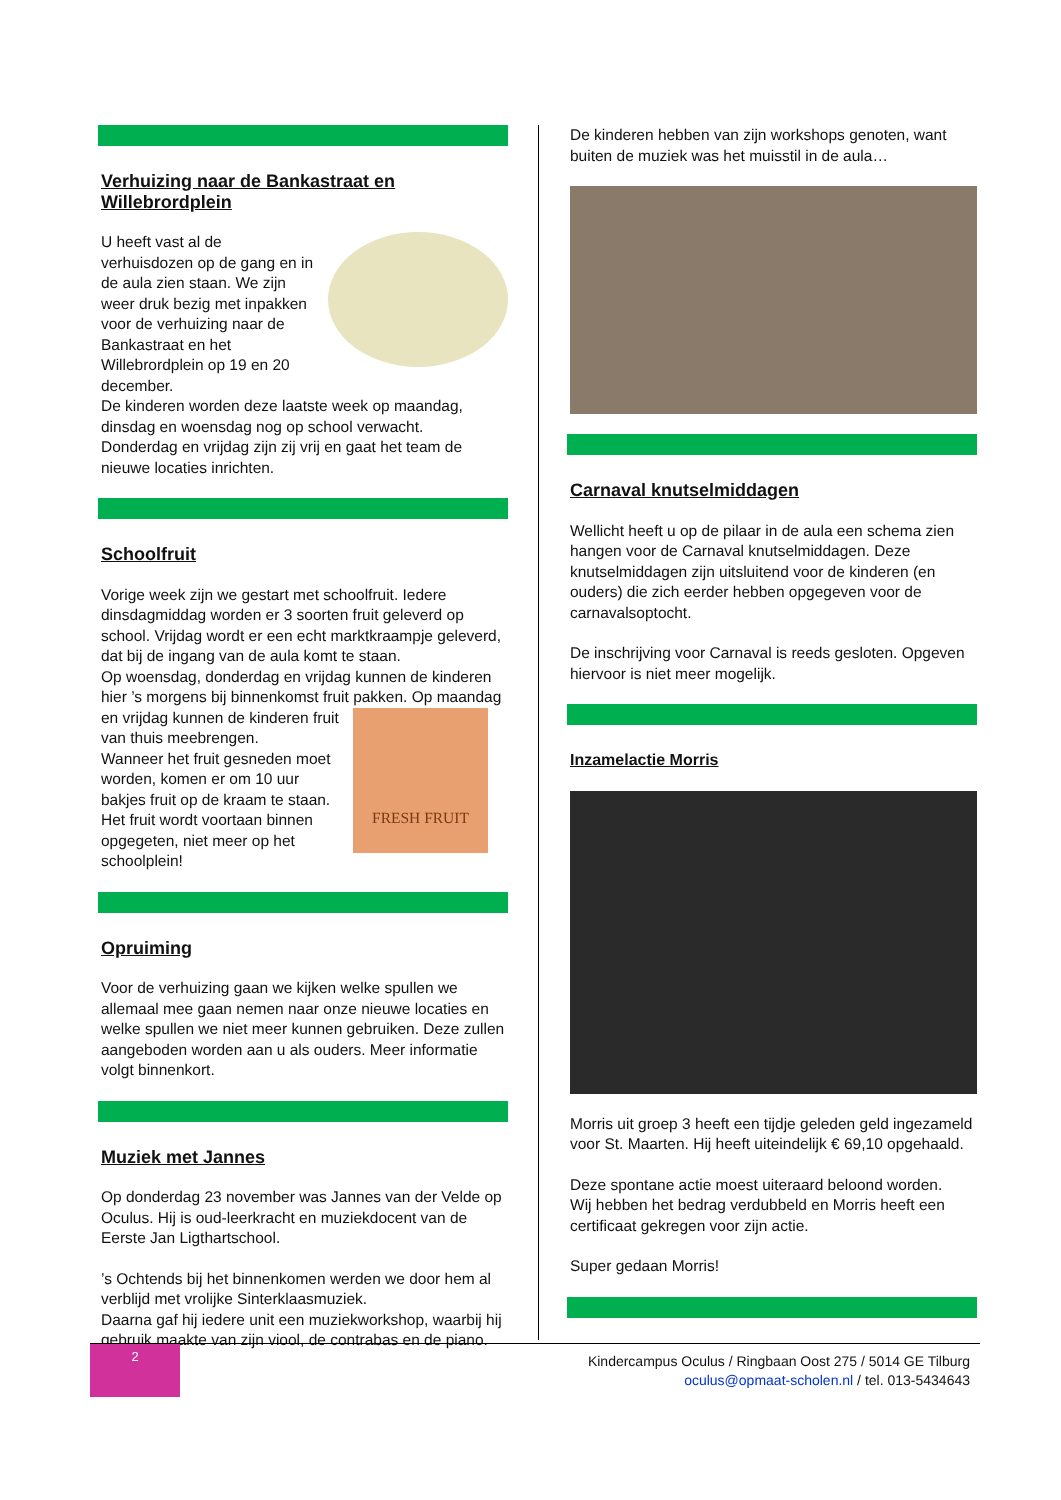Verhuizing naar de Bankastraat en Willebrordplein
U heeft vast al de verhuisdozen op de gang en in de aula zien staan. We zijn weer druk bezig met inpakken voor de verhuizing naar de Bankastraat en het Willebrordplein op 19 en 20 december.
De kinderen worden deze laatste week op maandag, dinsdag en woensdag nog op school verwacht.
Donderdag en vrijdag zijn zij vrij en gaat het team de nieuwe locaties inrichten.
Schoolfruit
Vorige week zijn we gestart met schoolfruit. Iedere dinsdagmiddag worden er 3 soorten fruit geleverd op school. Vrijdag wordt er een echt marktkraampje geleverd, dat bij de ingang van de aula komt te staan.
Op woensdag, donderdag en vrijdag kunnen de kinderen hier ’s morgens bij binnenkomst fruit pakken. Op maandag en FRESH FRUIT vrijdag kunnen de kinderen fruit van thuis meebrengen.
Wanneer het fruit gesneden moet worden, komen er om 10 uur bakjes fruit op de kraam te staan.
Het fruit wordt voortaan binnen opgegeten, niet meer op het schoolplein!
Opruiming
Voor de verhuizing gaan we kijken welke spullen we allemaal mee gaan nemen naar onze nieuwe locaties en welke spullen we niet meer kunnen gebruiken. Deze zullen aangeboden worden aan u als ouders. Meer informatie volgt binnenkort.
Muziek met Jannes
Op donderdag 23 november was Jannes van der Velde op Oculus. Hij is oud-leerkracht en muziekdocent van de Eerste Jan Ligthartschool.
’s Ochtends bij het binnenkomen werden we door hem al verblijd met vrolijke Sinterklaasmuziek.
Daarna gaf hij iedere unit een muziekworkshop, waarbij hij gebruik maakte van zijn viool, de contrabas en de piano.
De kinderen hebben van zijn workshops genoten, want buiten de muziek was het muisstil in de aula…
Carnaval knutselmiddagen
Wellicht heeft u op de pilaar in de aula een schema zien hangen voor de Carnaval knutselmiddagen. Deze knutselmiddagen zijn uitsluitend voor de kinderen (en ouders) die zich eerder hebben opgegeven voor de carnavalsoptocht.
De inschrijving voor Carnaval is reeds gesloten. Opgeven hiervoor is niet meer mogelijk.
Inzamelactie Morris
Morris uit groep 3 heeft een tijdje geleden geld ingezameld voor St. Maarten. Hij heeft uiteindelijk € 69,10 opgehaald.
Deze spontane actie moest uiteraard beloond worden.
Wij hebben het bedrag verdubbeld en Morris heeft een certificaat gekregen voor zijn actie.
Super gedaan Morris!
2
Kindercampus Oculus / Ringbaan Oost 275 / 5014 GE Tilburg
oculus@opmaat-scholen.nl / tel. 013-5434643